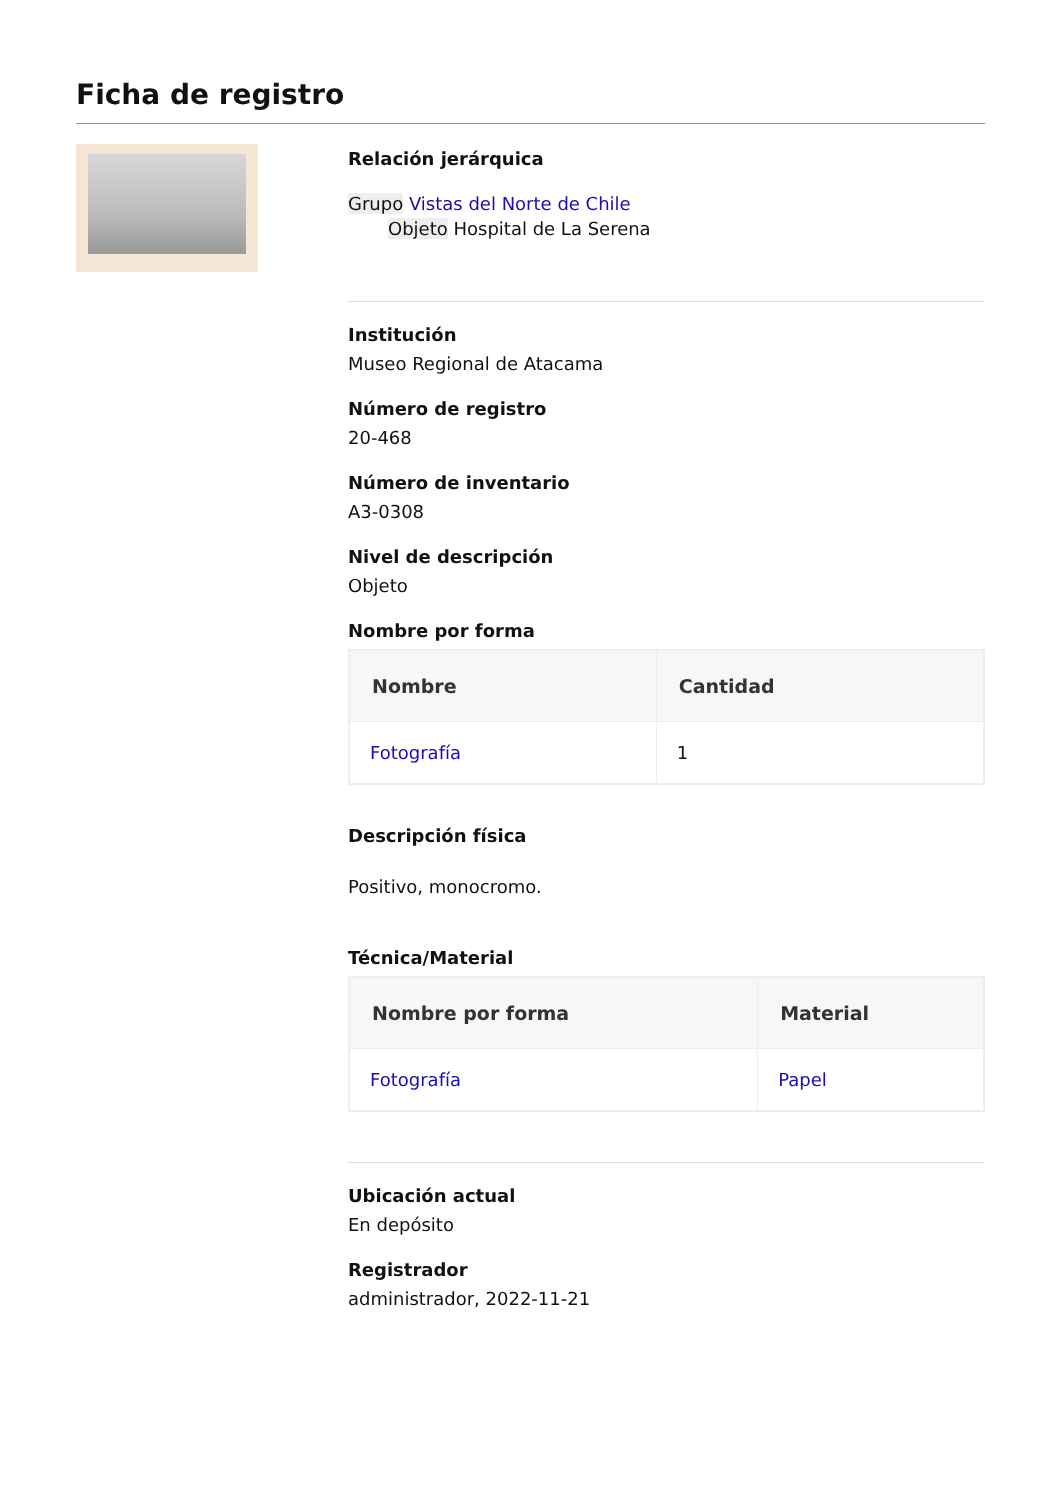Ficha de registro
Relación jerárquica
Grupo Vistas del Norte de Chile
Objeto Hospital de La Serena
Institución
Museo Regional de Atacama
Número de registro
20-468
Número de inventario
A3-0308
Nivel de descripción
Objeto
Nombre por forma
| Nombre | Cantidad |
| --- | --- |
| Fotografía | 1 |
Descripción física
Positivo, monocromo.
Técnica/Material
| Nombre por forma | Material |
| --- | --- |
| Fotografía | Papel |
Ubicación actual
En depósito
Registrador
administrador, 2022-11-21